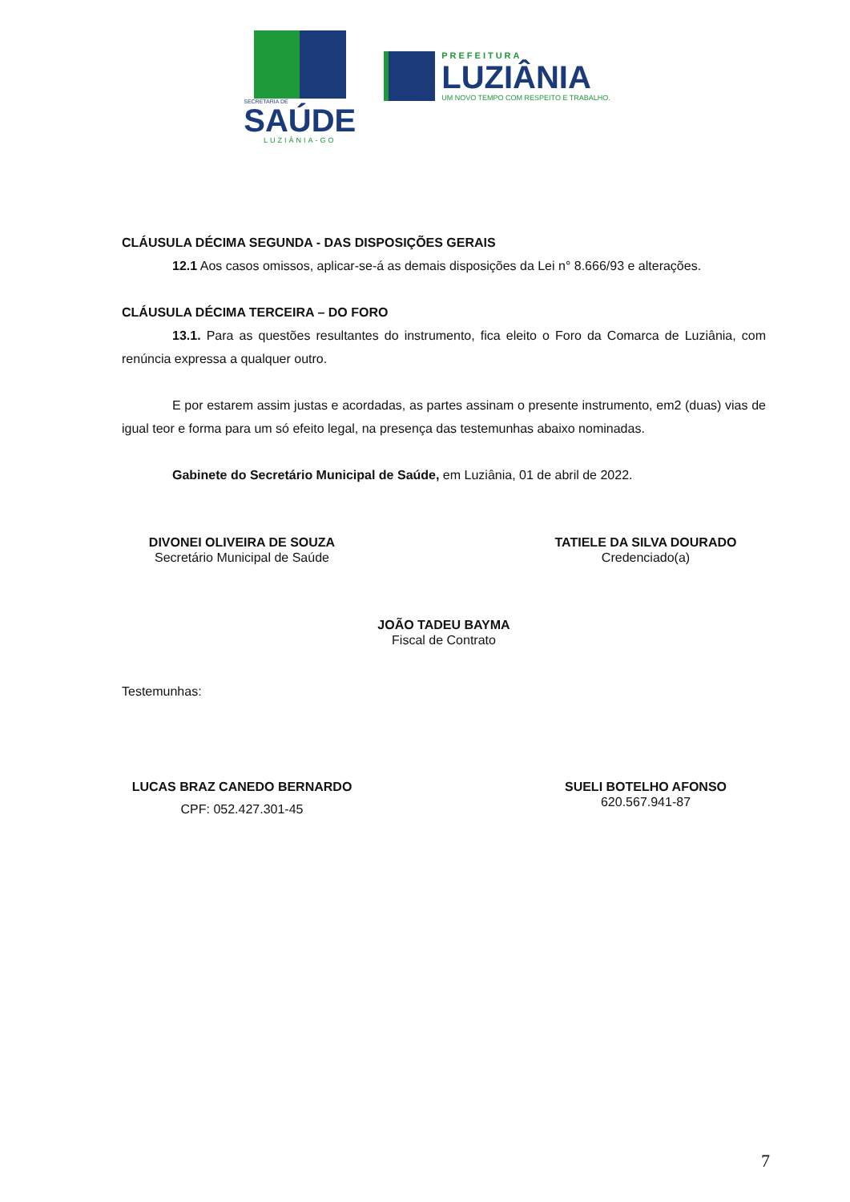SECRETARIA DE
SAÚDE
LUZIÂNIA-GO
PREFEITURA
LUZIÂNIA
UM NOVO TEMPO COM RESPEITO E TRABALHO.
CLÁUSULA DÉCIMA SEGUNDA - DAS DISPOSIÇÕES GERAIS
12.1 Aos casos omissos, aplicar-se-á as demais disposições da Lei n° 8.666/93 e alterações.
CLÁUSULA DÉCIMA TERCEIRA – DO FORO
13.1. Para as questões resultantes do instrumento, fica eleito o Foro da Comarca de Luziânia, com renúncia expressa a qualquer outro.
E por estarem assim justas e acordadas, as partes assinam o presente instrumento, em2 (duas) vias de igual teor e forma para um só efeito legal, na presença das testemunhas abaixo nominadas.
Gabinete do Secretário Municipal de Saúde, em Luziânia, 01 de abril de 2022.
DIVONEI OLIVEIRA DE SOUZA
Secretário Municipal de Saúde
TATIELE DA SILVA DOURADO
Credenciado(a)
JOÃO TADEU BAYMA
Fiscal de Contrato
Testemunhas:
LUCAS BRAZ CANEDO BERNARDO
CPF: 052.427.301-45
SUELI BOTELHO AFONSO
620.567.941-87
7